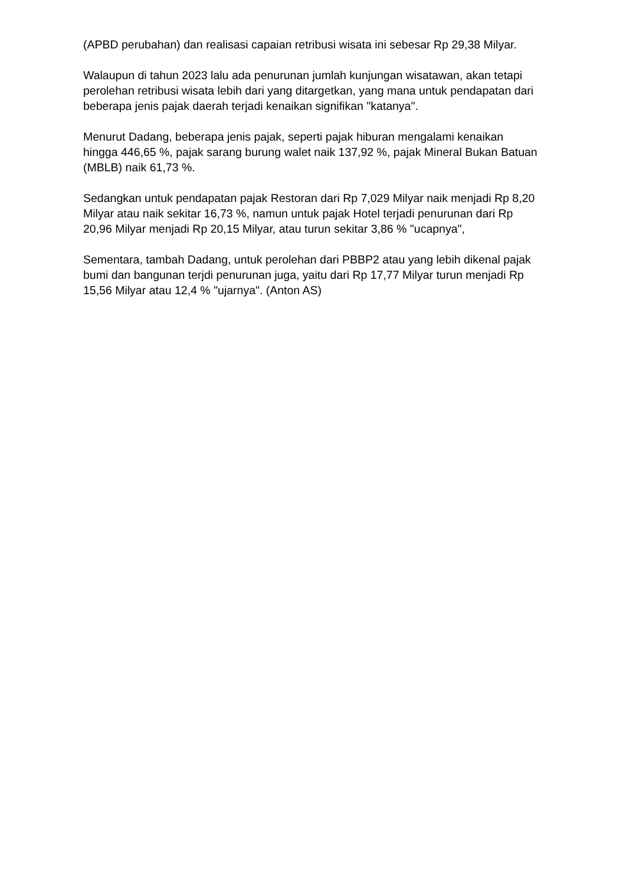(APBD perubahan) dan realisasi capaian retribusi wisata ini sebesar Rp 29,38 Milyar.
Walaupun di tahun 2023 lalu ada penurunan jumlah kunjungan wisatawan, akan tetapi perolehan retribusi wisata lebih dari yang ditargetkan, yang mana untuk pendapatan dari beberapa jenis pajak daerah terjadi kenaikan signifikan "katanya".
Menurut Dadang, beberapa jenis pajak, seperti pajak hiburan mengalami kenaikan hingga 446,65 %, pajak sarang burung walet naik 137,92 %, pajak Mineral Bukan Batuan (MBLB) naik 61,73 %.
Sedangkan untuk pendapatan pajak Restoran dari Rp 7,029 Milyar naik menjadi Rp 8,20 Milyar atau naik sekitar 16,73 %, namun untuk pajak Hotel terjadi penurunan dari Rp 20,96 Milyar menjadi Rp 20,15 Milyar, atau turun sekitar 3,86 % "ucapnya",
Sementara, tambah Dadang, untuk perolehan dari PBBP2 atau yang lebih dikenal pajak bumi dan bangunan terjdi penurunan juga, yaitu dari Rp 17,77 Milyar turun menjadi Rp 15,56 Milyar atau 12,4 % "ujarnya". (Anton AS)